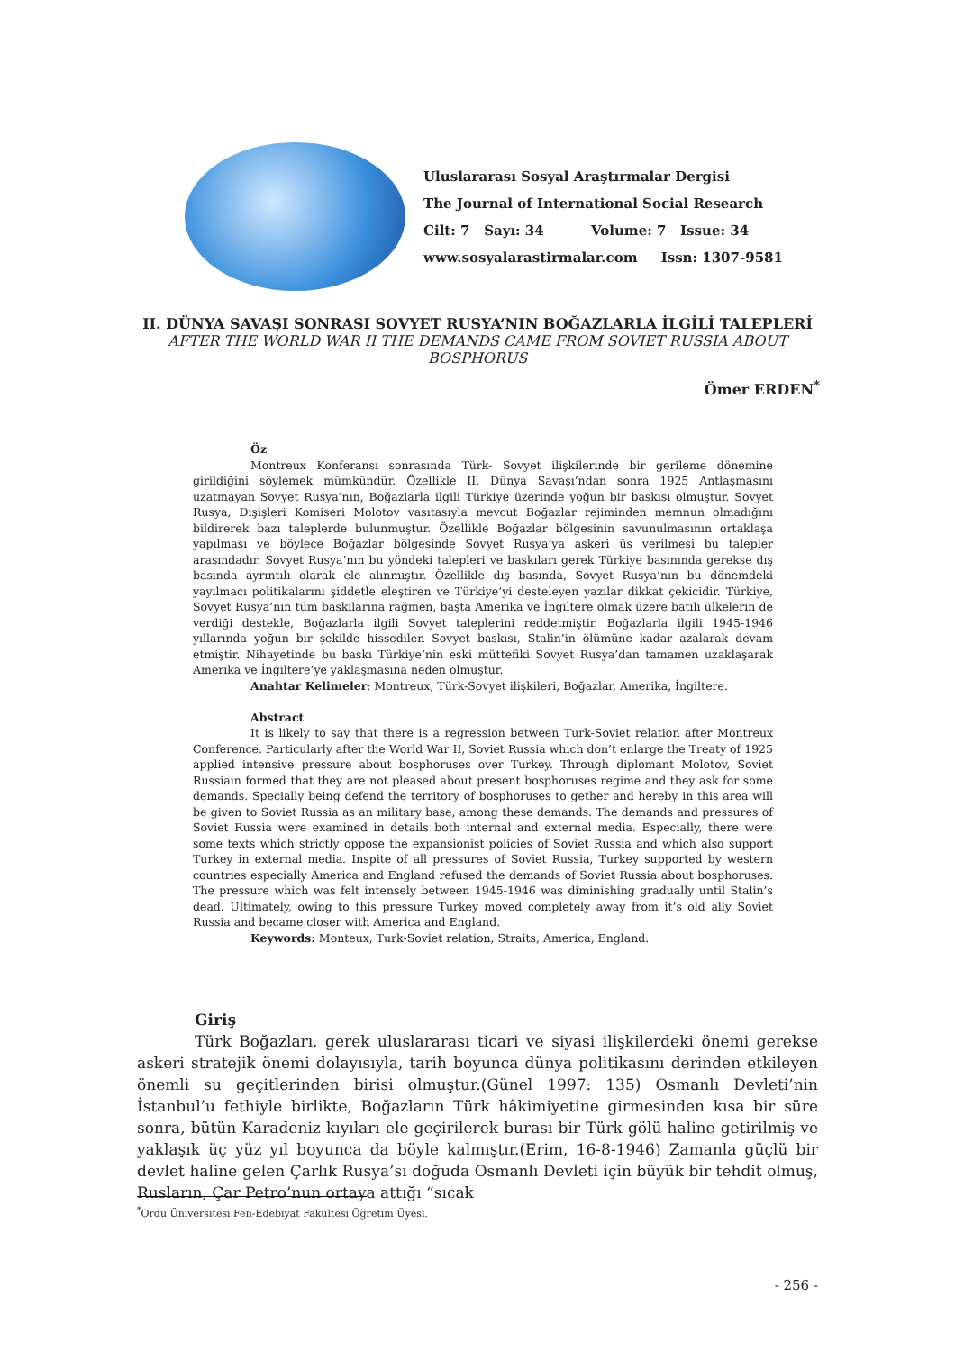Uluslararası Sosyal Araştırmalar Dergisi
The Journal of International Social Research
Cilt: 7 Sayı: 34 Volume: 7 Issue: 34
www.sosyalarastirmalar.com Issn: 1307-9581
II. DÜNYA SAVAŞI SONRASI SOVYET RUSYA’NIN BOĞAZLARLA İLGİLİ TALEPLERİ
AFTER THE WORLD WAR II THE DEMANDS CAME FROM SOVIET RUSSIA ABOUT BOSPHORUS
Ömer ERDEN<sup>*</sup>
Öz
Montreux Konferansı sonrasında Türk- Sovyet ilişkilerinde bir gerileme dönemine girildiğini söylemek mümkündür. Özellikle II. Dünya Savaşı’ndan sonra 1925 Antlaşmasını uzatmayan Sovyet Rusya’nın, Boğazlarla ilgili Türkiye üzerinde yoğun bir baskısı olmuştur. Sovyet Rusya, Dışişleri Komiseri Molotov vasıtasıyla mevcut Boğazlar rejiminden memnun olmadığını bildirerek bazı taleplerde bulunmuştur. Özellikle Boğazlar bölgesinin savunulmasının ortaklaşa yapılması ve böylece Boğazlar bölgesinde Sovyet Rusya’ya askeri üs verilmesi bu talepler arasındadır. Sovyet Rusya’nın bu yöndeki talepleri ve baskıları gerek Türkiye basınında gerekse dış basında ayrıntılı olarak ele alınmıştır. Özellikle dış basında, Sovyet Rusya’nın bu dönemdeki yayılmacı politikalarını şiddetle eleştiren ve Türkiye’yi desteleyen yazılar dikkat çekicidir. Türkiye, Sovyet Rusya’nın tüm baskılarına rağmen, başta Amerika ve İngiltere olmak üzere batılı ülkelerin de verdiği destekle, Boğazlarla ilgili Sovyet taleplerini reddetmiştir. Boğazlarla ilgili 1945-1946 yıllarında yoğun bir şekilde hissedilen Sovyet baskısı, Stalin’in ölümüne kadar azalarak devam etmiştir. Nihayetinde bu baskı Türkiye’nin eski müttefiki Sovyet Rusya’dan tamamen uzaklaşarak Amerika ve İngiltere’ye yaklaşmasına neden olmuştur.
Anahtar Kelimeler: Montreux, Türk-Sovyet ilişkileri, Boğazlar, Amerika, İngiltere.
Abstract
It is likely to say that there is a regression between Turk-Soviet relation after Montreux Conference. Particularly after the World War II, Soviet Russia which don’t enlarge the Treaty of 1925 applied intensive pressure about bosphoruses over Turkey. Through diplomant Molotov, Soviet Russiain formed that they are not pleased about present bosphoruses regime and they ask for some demands. Specially being defend the territory of bosphoruses to gether and hereby in this area will be given to Soviet Russia as an military base, among these demands. The demands and pressures of Soviet Russia were examined in details both internal and external media. Especially, there were some texts which strictly oppose the expansionist policies of Soviet Russia and which also support Turkey in external media. Inspite of all pressures of Soviet Russia, Turkey supported by western countries especially America and England refused the demands of Soviet Russia about bosphoruses. The pressure which was felt intensely between 1945-1946 was diminishing gradually until Stalin’s dead. Ultimately, owing to this pressure Turkey moved completely away from it’s old ally Soviet Russia and became closer with America and England.
Keywords: Monteux, Turk-Soviet relation, Straits, America, England.
Giriş
Türk Boğazları, gerek uluslararası ticari ve siyasi ilişkilerdeki önemi gerekse askeri stratejik önemi dolayısıyla, tarih boyunca dünya politikasını derinden etkileyen önemli su geçitlerinden birisi olmuştur.(Günel 1997: 135) Osmanlı Devleti’nin İstanbul’u fethiyle birlikte, Boğazların Türk hâkimiyetine girmesinden kısa bir süre sonra, bütün Karadeniz kıyıları ele geçirilerek burası bir Türk gölü haline getirilmiş ve yaklaşık üç yüz yıl boyunca da böyle kalmıştır.(Erim, 16-8-1946) Zamanla güçlü bir devlet haline gelen Çarlık Rusya’sı doğuda Osmanlı Devleti için büyük bir tehdit olmuş, Rusların, Çar Petro’nun ortaya attığı “sıcak
<sup>*</sup> Ordu Üniversitesi Fen-Edebiyat Fakültesi Öğretim Üyesi.
- 256 -